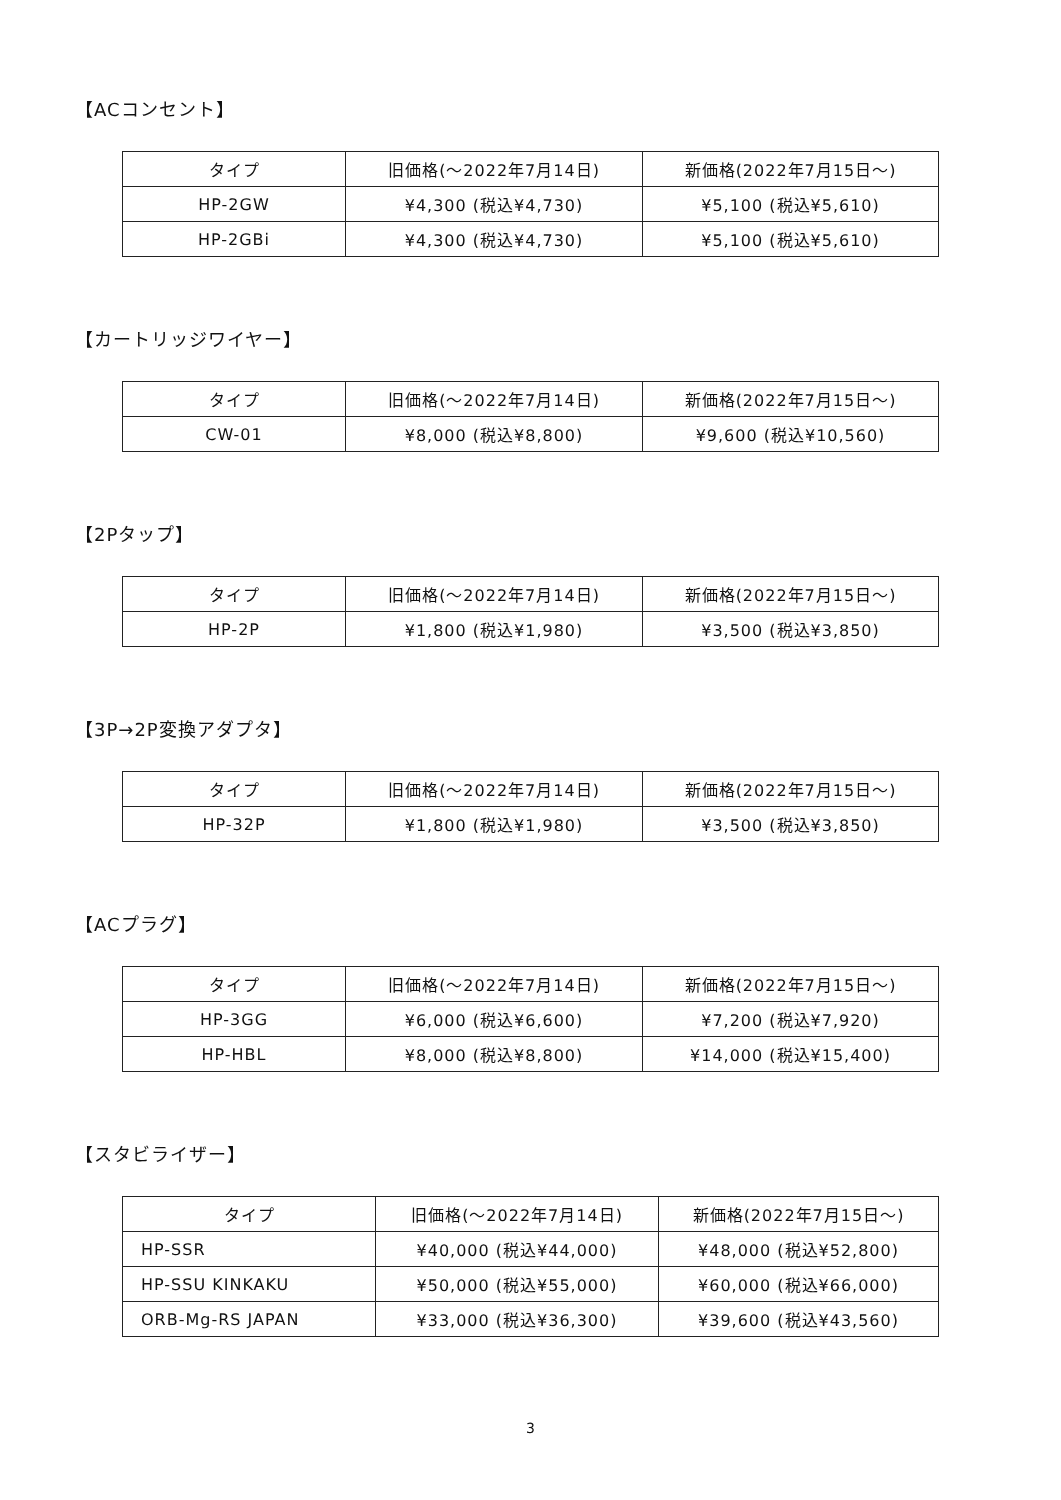【ACコンセント】
| タイプ | 旧価格(〜2022年7月14日) | 新価格(2022年7月15日〜) |
| --- | --- | --- |
| HP-2GW | ¥4,300 (税込¥4,730) | ¥5,100 (税込¥5,610) |
| HP-2GBi | ¥4,300 (税込¥4,730) | ¥5,100 (税込¥5,610) |
【カートリッジワイヤー】
| タイプ | 旧価格(〜2022年7月14日) | 新価格(2022年7月15日〜) |
| --- | --- | --- |
| CW-01 | ¥8,000 (税込¥8,800) | ¥9,600 (税込¥10,560) |
【2Pタップ】
| タイプ | 旧価格(〜2022年7月14日) | 新価格(2022年7月15日〜) |
| --- | --- | --- |
| HP-2P | ¥1,800 (税込¥1,980) | ¥3,500 (税込¥3,850) |
【3P→2P変換アダプタ】
| タイプ | 旧価格(〜2022年7月14日) | 新価格(2022年7月15日〜) |
| --- | --- | --- |
| HP-32P | ¥1,800 (税込¥1,980) | ¥3,500 (税込¥3,850) |
【ACプラグ】
| タイプ | 旧価格(〜2022年7月14日) | 新価格(2022年7月15日〜) |
| --- | --- | --- |
| HP-3GG | ¥6,000 (税込¥6,600) | ¥7,200 (税込¥7,920) |
| HP-HBL | ¥8,000 (税込¥8,800) | ¥14,000 (税込¥15,400) |
【スタビライザー】
| タイプ | 旧価格(〜2022年7月14日) | 新価格(2022年7月15日〜) |
| --- | --- | --- |
| HP-SSR | ¥40,000 (税込¥44,000) | ¥48,000 (税込¥52,800) |
| HP-SSU KINKAKU | ¥50,000 (税込¥55,000) | ¥60,000 (税込¥66,000) |
| ORB-Mg-RS JAPAN | ¥33,000 (税込¥36,300) | ¥39,600 (税込¥43,560) |
3